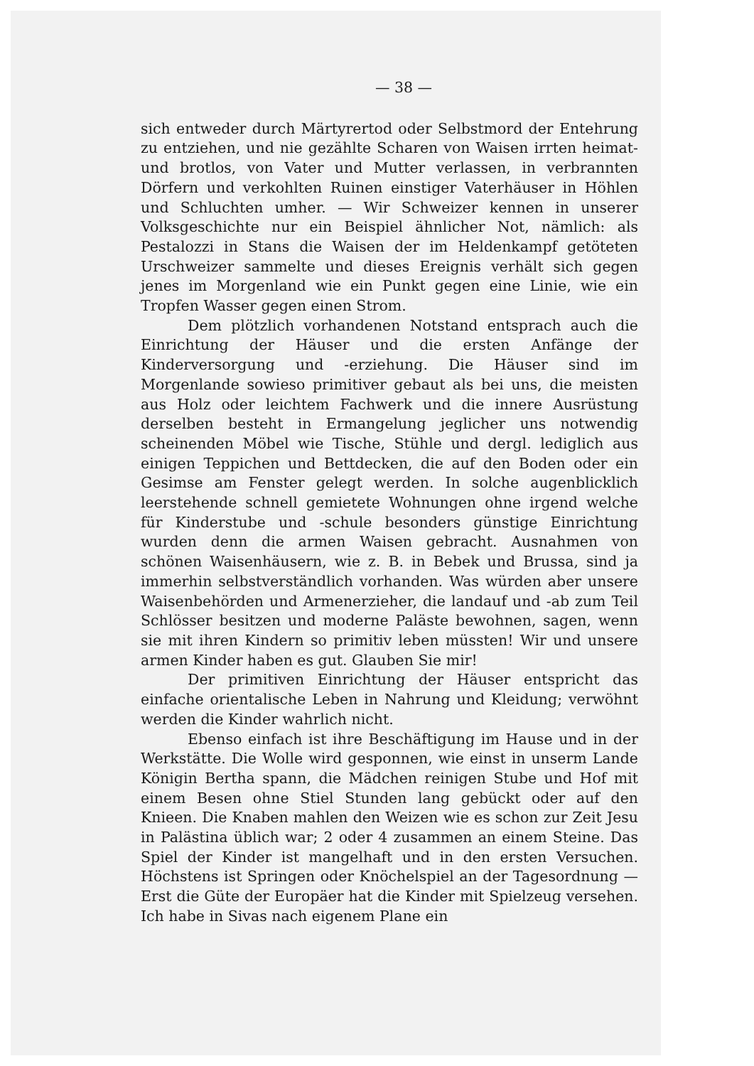— 38 —
sich entweder durch Märtyrertod oder Selbstmord der Entehrung zu entziehen, und nie gezählte Scharen von Waisen irrten heimat- und brotlos, von Vater und Mutter verlassen, in verbrannten Dörfern und verkohlten Ruinen einstiger Vaterhäuser in Höhlen und Schluchten umher. — Wir Schweizer kennen in unserer Volksgeschichte nur ein Beispiel ähnlicher Not, nämlich: als Pestalozzi in Stans die Waisen der im Heldenkampf getöteten Urschweizer sammelte und dieses Ereignis verhält sich gegen jenes im Morgenland wie ein Punkt gegen eine Linie, wie ein Tropfen Wasser gegen einen Strom.
Dem plötzlich vorhandenen Notstand entsprach auch die Einrichtung der Häuser und die ersten Anfänge der Kinderversorgung und -erziehung. Die Häuser sind im Morgenlande sowieso primitiver gebaut als bei uns, die meisten aus Holz oder leichtem Fachwerk und die innere Ausrüstung derselben besteht in Ermangelung jeglicher uns notwendig scheinenden Möbel wie Tische, Stühle und dergl. lediglich aus einigen Teppichen und Bettdecken, die auf den Boden oder ein Gesimse am Fenster gelegt werden. In solche augenblicklich leerstehende schnell gemietete Wohnungen ohne irgend welche für Kinderstube und -schule besonders günstige Einrichtung wurden denn die armen Waisen gebracht. Ausnahmen von schönen Waisenhäusern, wie z. B. in Bebek und Brussa, sind ja immerhin selbstverständlich vorhanden. Was würden aber unsere Waisenbehörden und Armenerzieher, die landauf und -ab zum Teil Schlösser besitzen und moderne Paläste bewohnen, sagen, wenn sie mit ihren Kindern so primitiv leben müssten! Wir und unsere armen Kinder haben es gut. Glauben Sie mir!
Der primitiven Einrichtung der Häuser entspricht das einfache orientalische Leben in Nahrung und Kleidung; verwöhnt werden die Kinder wahrlich nicht.
Ebenso einfach ist ihre Beschäftigung im Hause und in der Werkstätte. Die Wolle wird gesponnen, wie einst in unserm Lande Königin Bertha spann, die Mädchen reinigen Stube und Hof mit einem Besen ohne Stiel Stunden lang gebückt oder auf den Knieen. Die Knaben mahlen den Weizen wie es schon zur Zeit Jesu in Palästina üblich war; 2 oder 4 zusammen an einem Steine. Das Spiel der Kinder ist mangelhaft und in den ersten Versuchen. Höchstens ist Springen oder Knöchelspiel an der Tagesordnung — Erst die Güte der Europäer hat die Kinder mit Spielzeug versehen. Ich habe in Sivas nach eigenem Plane ein